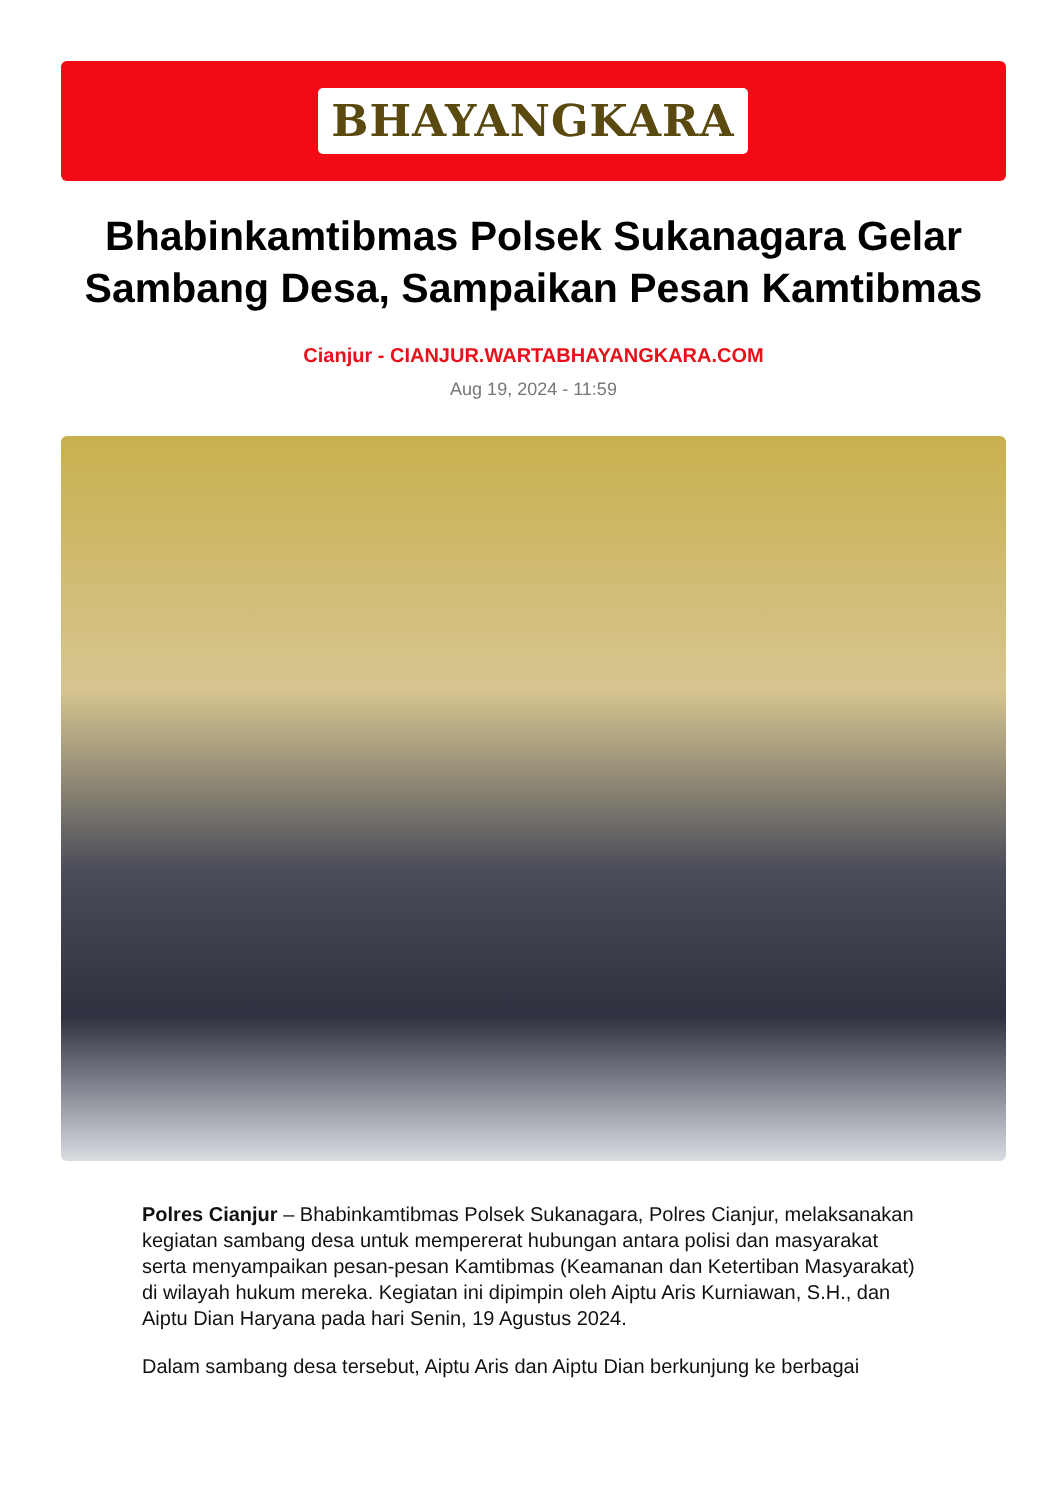BHAYANGKARA
Bhabinkamtibmas Polsek Sukanagara Gelar Sambang Desa, Sampaikan Pesan Kamtibmas
Cianjur - CIANJUR.WARTABHAYANGKARA.COM
Aug 19, 2024 - 11:59
Polres Cianjur – Bhabinkamtibmas Polsek Sukanagara, Polres Cianjur, melaksanakan kegiatan sambang desa untuk mempererat hubungan antara polisi dan masyarakat serta menyampaikan pesan-pesan Kamtibmas (Keamanan dan Ketertiban Masyarakat) di wilayah hukum mereka. Kegiatan ini dipimpin oleh Aiptu Aris Kurniawan, S.H., dan Aiptu Dian Haryana pada hari Senin, 19 Agustus 2024.
Dalam sambang desa tersebut, Aiptu Aris dan Aiptu Dian berkunjung ke berbagai